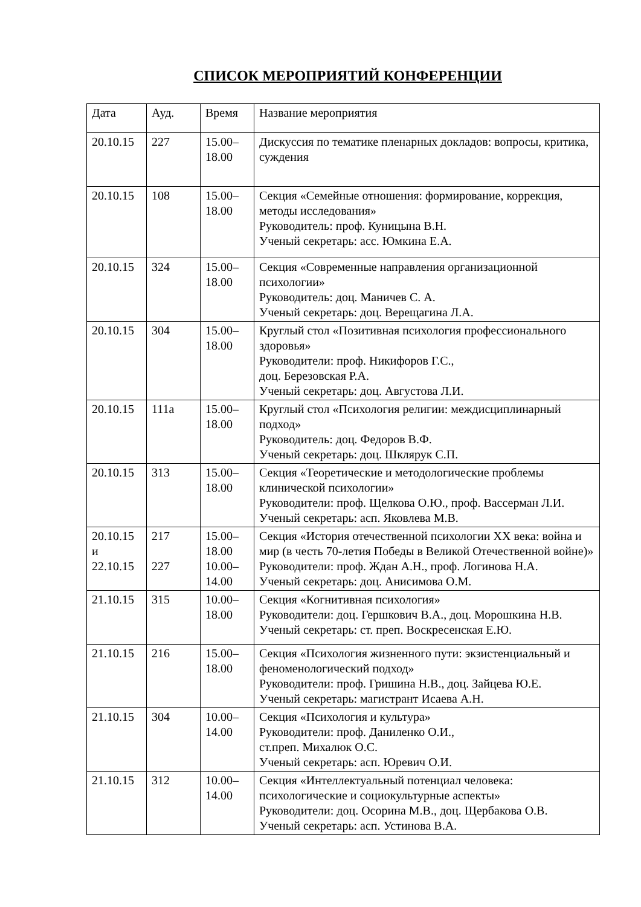СПИСОК МЕРОПРИЯТИЙ КОНФЕРЕНЦИИ
| Дата | Ауд. | Время | Название мероприятия |
| 20.10.15 | 227 | 15.00– 18.00 | Дискуссия по тематике пленарных докладов: вопросы, критика, суждения |
| 20.10.15 | 108 | 15.00– 18.00 | Секция «Семейные отношения: формирование, коррекция, методы исследования» Руководитель: проф. Куницына В.Н. Ученый секретарь: асс. Юмкина Е.А. |
| 20.10.15 | 324 | 15.00– 18.00 | Секция «Современные направления организационной психологии» Руководитель: доц. Маничев С. А. Ученый секретарь: доц. Верещагина Л.А. |
| 20.10.15 | 304 | 15.00– 18.00 | Круглый стол «Позитивная психология профессионального здоровья» Руководители: проф. Никифоров Г.С., доц. Березовская Р.А. Ученый секретарь: доц. Августова Л.И. |
| 20.10.15 | 111а | 15.00– 18.00 | Круглый стол «Психология религии: междисциплинарный подход» Руководитель: доц. Федоров В.Ф. Ученый секретарь: доц. Шклярук С.П. |
| 20.10.15 | 313 | 15.00– 18.00 | Секция «Теоретические и методологические проблемы клинической психологии» Руководители: проф. Щелкова О.Ю., проф. Вассерман Л.И. Ученый секретарь: асп. Яковлева М.В. |
| 20.10.15 и 22.10.15 | 217 227 | 15.00– 18.00 10.00– 14.00 | Секция «История отечественной психологии XX века: война и мир (в честь 70-летия Победы в Великой Отечественной войне)» Руководители: проф. Ждан А.Н., проф. Логинова Н.А. Ученый секретарь: доц. Анисимова О.М. |
| 21.10.15 | 315 | 10.00– 18.00 | Секция «Когнитивная психология» Руководители: доц. Гершкович В.А., доц. Морошкина Н.В. Ученый секретарь: ст. преп. Воскресенская Е.Ю. |
| 21.10.15 | 216 | 15.00– 18.00 | Секция «Психология жизненного пути: экзистенциальный и феноменологический подход» Руководители: проф. Гришина Н.В., доц. Зайцева Ю.Е. Ученый секретарь: магистрант Исаева А.Н. |
| 21.10.15 | 304 | 10.00– 14.00 | Секция «Психология и культура» Руководители: проф. Даниленко О.И., ст.преп. Михалюк О.С. Ученый секретарь: асп. Юревич О.И. |
| 21.10.15 | 312 | 10.00– 14.00 | Секция «Интеллектуальный потенциал человека: психологические и социокультурные аспекты» Руководители: доц. Осорина М.В., доц. Щербакова О.В. Ученый секретарь: асп. Устинова В.А. |